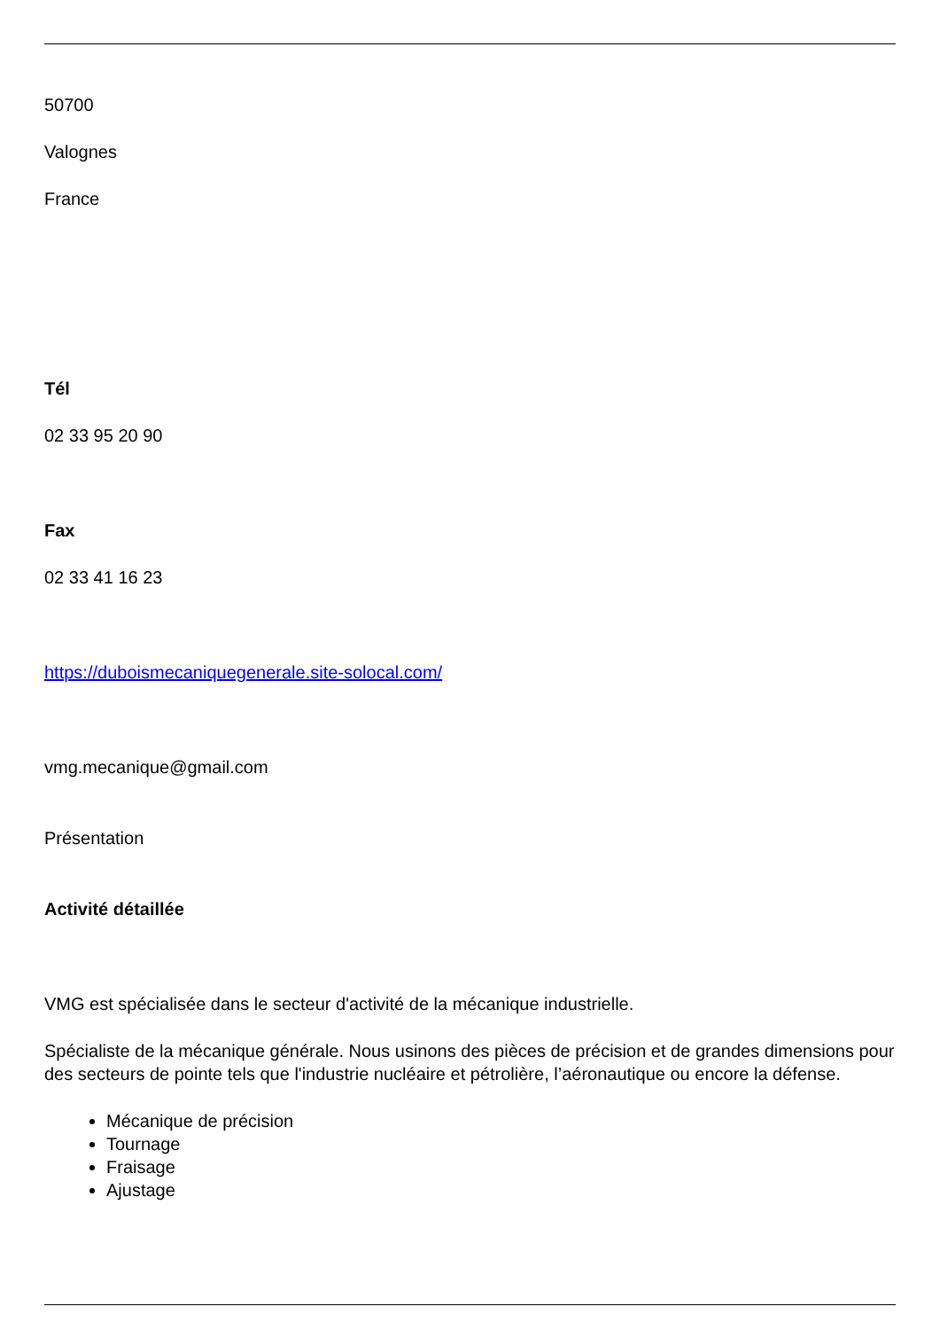50700
Valognes
France
Tél
02 33 95 20 90
Fax
02 33 41 16 23
https://duboismecaniquegenerale.site-solocal.com/
vmg.mecanique@gmail.com
Présentation
Activité détaillée
VMG est spécialisée dans le secteur d'activité de la mécanique industrielle.
Spécialiste de la mécanique générale. Nous usinons des pièces de précision et de grandes dimensions pour des secteurs de pointe tels que l'industrie nucléaire et pétrolière, l’aéronautique ou encore la défense.
Mécanique de précision
Tournage
Fraisage
Ajustage